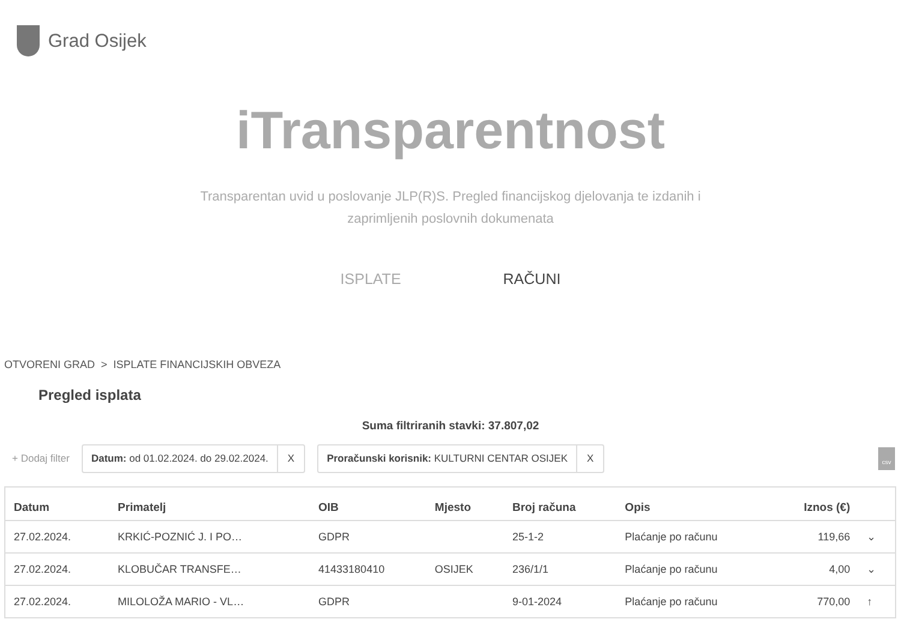Grad Osijek
iTransparentnost
Transparentan uvid u poslovanje JLP(R)S. Pregled financijskog djelovanja te izdanih i zaprimljenih poslovnih dokumenata
ISPLATE RAČUNI
OTVORENI GRAD > ISPLATE FINANCIJSKIH OBVEZA
Pregled isplata
Suma filtriranih stavki: 37.807,02
+ Dodaj filter
Datum: od 01.02.2024. do 29.02.2024. X
Proračunski korisnik: KULTURNI CENTAR OSIJEK X
csv
| Datum | Primatelj | OIB | Mjesto | Broj računa | Opis | Iznos (€) | |
| --- | --- | --- | --- | --- | --- | --- | --- |
| 27.02.2024. | KRKIĆ-POZNIĆ J. I PO… | GDPR | | 25-1-2 | Plaćanje po računu | 119,66 | ⌄ |
| 27.02.2024. | KLOBUČAR TRANSFE… | 41433180410 | OSIJEK | 236/1/1 | Plaćanje po računu | 4,00 | ⌄ |
| 27.02.2024. | MILOLOŽA MARIO - VL… | GDPR | | 9-01-2024 | Plaćanje po računu | 770,00 | ↑ |